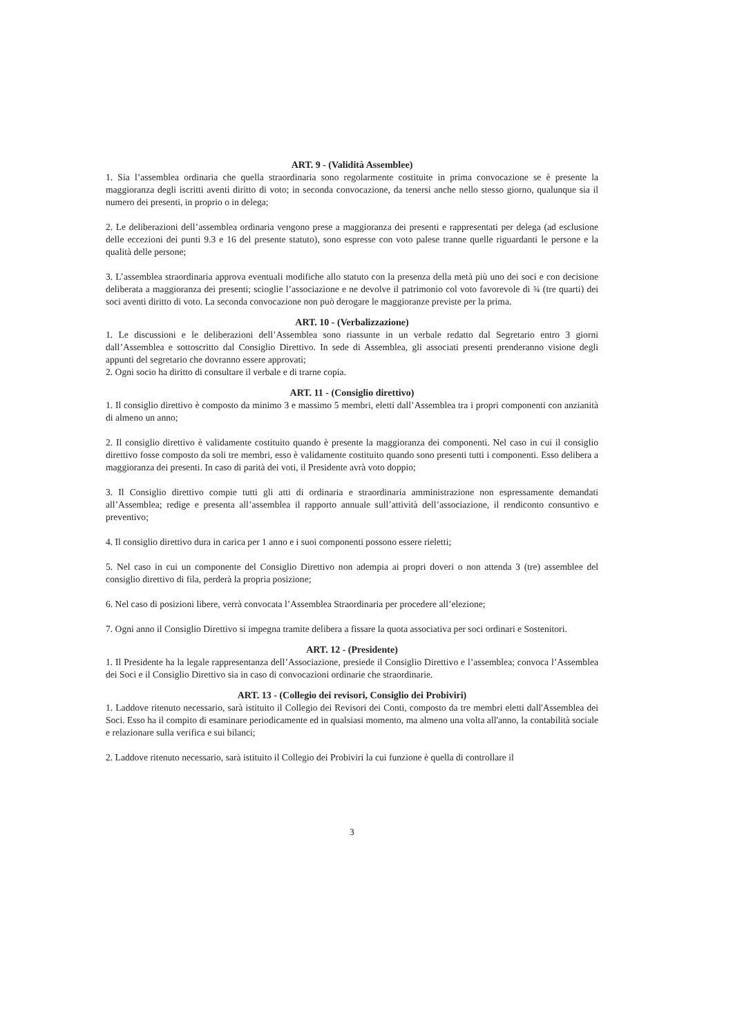ART. 9 - (Validità Assemblee)
1. Sia l’assemblea ordinaria che quella straordinaria sono regolarmente costituite in prima convocazione se è presente la maggioranza degli iscritti aventi diritto di voto; in seconda convocazione, da tenersi anche nello stesso giorno, qualunque sia il numero dei presenti, in proprio o in delega;
2. Le deliberazioni dell’assemblea ordinaria vengono prese a maggioranza dei presenti e rappresentati per delega (ad esclusione delle eccezioni dei punti 9.3 e 16 del presente statuto), sono espresse con voto palese tranne quelle riguardanti le persone e la qualità delle persone;
3. L’assemblea straordinaria approva eventuali modifiche allo statuto con la presenza della metà più uno dei soci e con decisione deliberata a maggioranza dei presenti; scioglie l’associazione e ne devolve il patrimonio col voto favorevole di ¾ (tre quarti) dei soci aventi diritto di voto. La seconda convocazione non può derogare le maggioranze previste per la prima.
ART. 10 - (Verbalizzazione)
1. Le discussioni e le deliberazioni dell’Assemblea sono riassunte in un verbale redatto dal Segretario entro 3 giorni dall’Assemblea e sottoscritto dal Consiglio Direttivo. In sede di Assemblea, gli associati presenti prenderanno visione degli appunti del segretario che dovranno essere approvati;
2. Ogni socio ha diritto di consultare il verbale e di trarne copia.
ART. 11 - (Consiglio direttivo)
1. Il consiglio direttivo è composto da minimo 3 e massimo 5 membri, eletti dall’Assemblea tra i propri componenti con anzianità di almeno un anno;
2. Il consiglio direttivo è validamente costituito quando è presente la maggioranza dei componenti. Nel caso in cui il consiglio direttivo fosse composto da soli tre membri, esso è validamente costituito quando sono presenti tutti i componenti. Esso delibera a maggioranza dei presenti. In caso di parità dei voti, il Presidente avrà voto doppio;
3. Il Consiglio direttivo compie tutti gli atti di ordinaria e straordinaria amministrazione non espressamente demandati all’Assemblea; redige e presenta all’assemblea il rapporto annuale sull’attività dell’associazione, il rendiconto consuntivo e preventivo;
4. Il consiglio direttivo dura in carica per 1 anno e i suoi componenti possono essere rieletti;
5. Nel caso in cui un componente del Consiglio Direttivo non adempia ai propri doveri o non attenda 3 (tre) assemblee del consiglio direttivo di fila, perderà la propria posizione;
6. Nel caso di posizioni libere, verrà convocata l’Assemblea Straordinaria per procedere all’elezione;
7. Ogni anno il Consiglio Direttivo si impegna tramite delibera a fissare la quota associativa per soci ordinari e Sostenitori.
ART. 12 - (Presidente)
1. Il Presidente ha la legale rappresentanza dell’Associazione, presiede il Consiglio Direttivo e l’assemblea; convoca l’Assemblea dei Soci e il Consiglio Direttivo sia in caso di convocazioni ordinarie che straordinarie.
ART. 13 - (Collegio dei revisori, Consiglio dei Probiviri)
1. Laddove ritenuto necessario, sarà istituito il Collegio dei Revisori dei Conti, composto da tre membri eletti dall'Assemblea dei Soci. Esso ha il compito di esaminare periodicamente ed in qualsiasi momento, ma almeno una volta all'anno, la contabilità sociale e relazionare sulla verifica e sui bilanci;
2. Laddove ritenuto necessario, sarà istituito il Collegio dei Probiviri la cui funzione è quella di controllare il
3